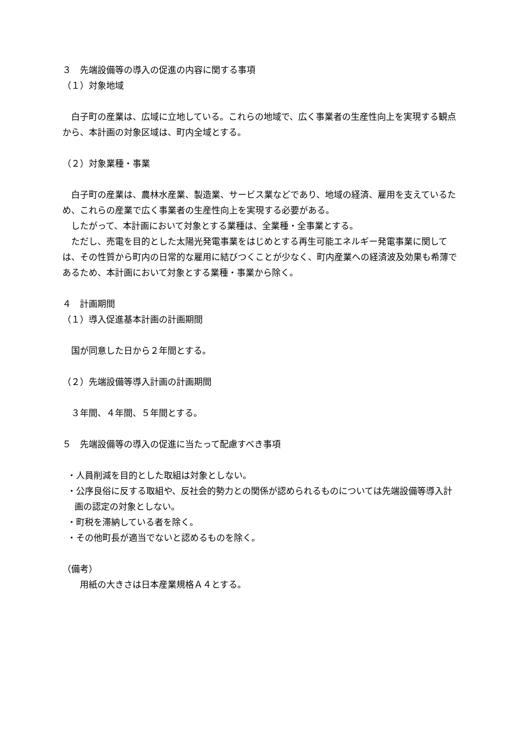３　先端設備等の導入の促進の内容に関する事項
（１）対象地域
　白子町の産業は、広域に立地している。これらの地域で、広く事業者の生産性向上を実現する観点から、本計画の対象区域は、町内全域とする。
（２）対象業種・事業
　白子町の産業は、農林水産業、製造業、サービス業などであり、地域の経済、雇用を支えているため、これらの産業で広く事業者の生産性向上を実現する必要がある。
　したがって、本計画において対象とする業種は、全業種・全事業とする。
　ただし、売電を目的とした太陽光発電事業をはじめとする再生可能エネルギー発電事業に関しては、その性質から町内の日常的な雇用に結びつくことが少なく、町内産業への経済波及効果も希薄であるため、本計画において対象とする業種・事業から除く。
４　計画期間
（１）導入促進基本計画の計画期間
　国が同意した日から２年間とする。
（２）先端設備等導入計画の計画期間
　３年間、４年間、５年間とする。
５　先端設備等の導入の促進に当たって配慮すべき事項
・人員削減を目的とした取組は対象としない。
・公序良俗に反する取組や、反社会的勢力との関係が認められるものについては先端設備等導入計画の認定の対象としない。
・町税を滞納している者を除く。
・その他町長が適当でないと認めるものを除く。
（備考）
　　用紙の大きさは日本産業規格Ａ４とする。